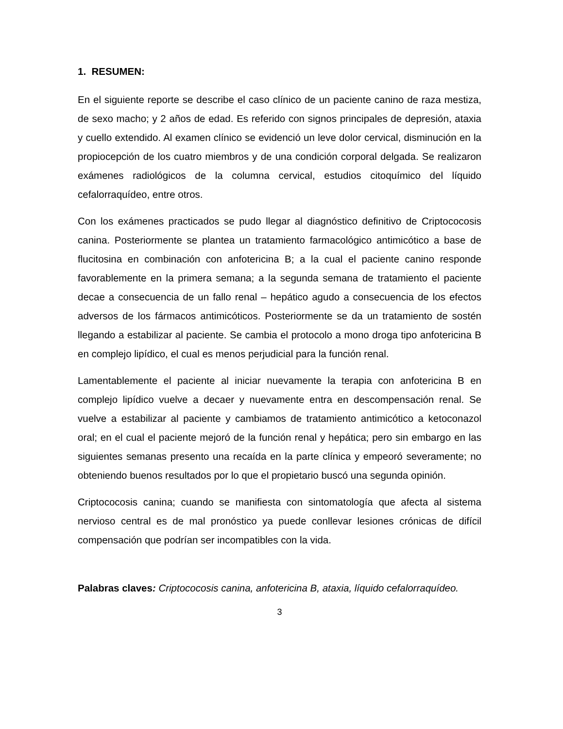1. RESUMEN:
En el siguiente reporte se describe el caso clínico de un paciente canino de raza mestiza, de sexo macho; y 2 años de edad. Es referido con signos principales de depresión, ataxia y cuello extendido. Al examen clínico se evidenció un leve dolor cervical, disminución en la propiocepción de los cuatro miembros y de una condición corporal delgada. Se realizaron exámenes radiológicos de la columna cervical, estudios citoquímico del líquido cefalorraquídeo, entre otros.
Con los exámenes practicados se pudo llegar al diagnóstico definitivo de Criptococosis canina. Posteriormente se plantea un tratamiento farmacológico antimicótico a base de flucitosina en combinación con anfotericina B; a la cual el paciente canino responde favorablemente en la primera semana; a la segunda semana de tratamiento el paciente decae a consecuencia de un fallo renal – hepático agudo a consecuencia de los efectos adversos de los fármacos antimicóticos. Posteriormente se da un tratamiento de sostén llegando a estabilizar al paciente. Se cambia el protocolo a mono droga tipo anfotericina B en complejo lipídico, el cual es menos perjudicial para la función renal.
Lamentablemente el paciente al iniciar nuevamente la terapia con anfotericina B en complejo lipídico vuelve a decaer y nuevamente entra en descompensación renal. Se vuelve a estabilizar al paciente y cambiamos de tratamiento antimicótico a ketoconazol oral; en el cual el paciente mejoró de la función renal y hepática; pero sin embargo en las siguientes semanas presento una recaída en la parte clínica y empeoró severamente; no obteniendo buenos resultados por lo que el propietario buscó una segunda opinión.
Criptococosis canina; cuando se manifiesta con sintomatología que afecta al sistema nervioso central es de mal pronóstico ya puede conllevar lesiones crónicas de difícil compensación que podrían ser incompatibles con la vida.
Palabras claves: Criptococosis canina, anfotericina B, ataxia, líquido cefalorraquídeo.
3